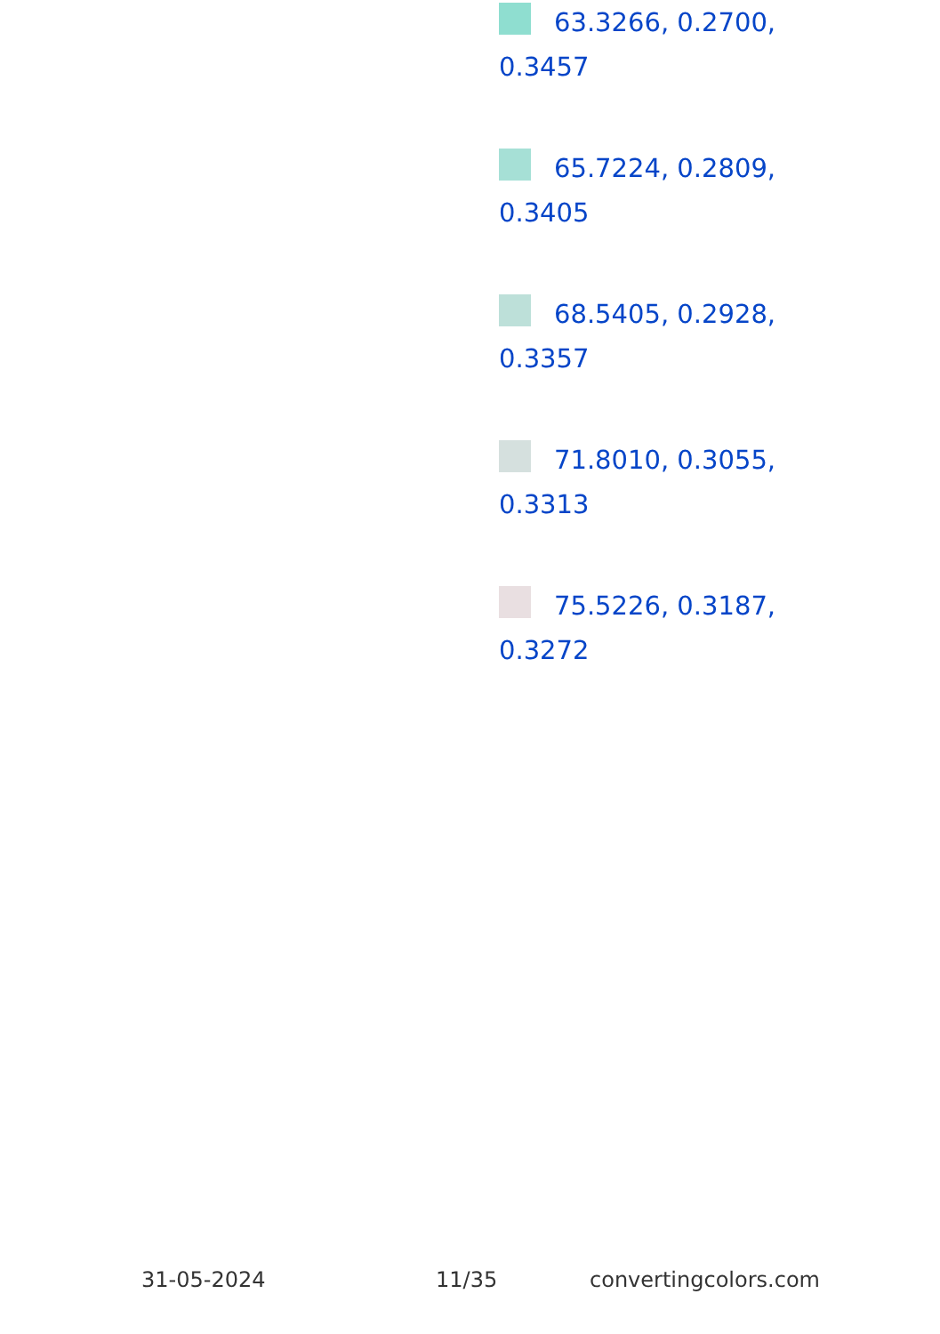63.3266, 0.2700, 0.3457
65.7224, 0.2809, 0.3405
68.5405, 0.2928, 0.3357
71.8010, 0.3055, 0.3313
75.5226, 0.3187, 0.3272
31-05-2024 11/35 convertingcolors.com